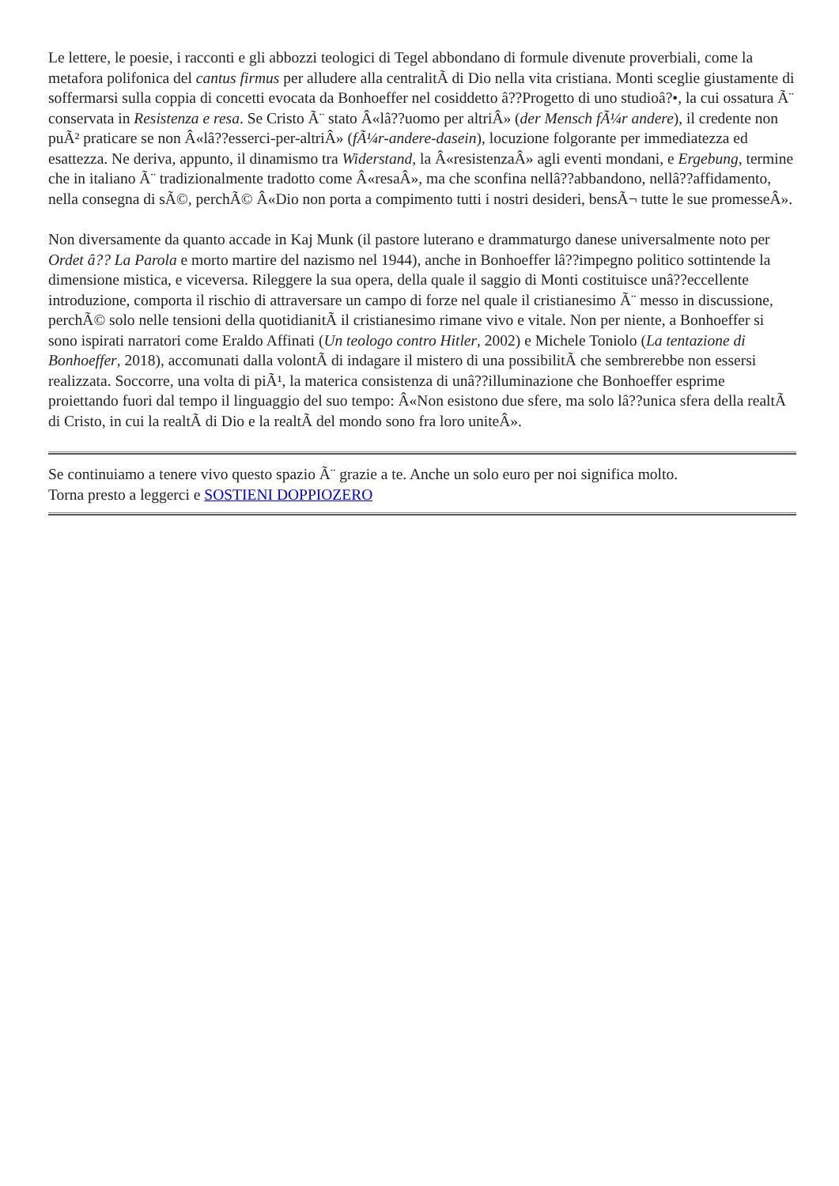Le lettere, le poesie, i racconti e gli abbozzi teologici di Tegel abbondano di formule divenute proverbiali, come la metafora polifonica del cantus firmus per alludere alla centralitÃ di Dio nella vita cristiana. Monti sceglie giustamente di soffermarsi sulla coppia di concetti evocata da Bonhoeffer nel cosiddetto â??Progetto di uno studioâ?•, la cui ossatura Ã¨ conservata in Resistenza e resa. Se Cristo Ã¨ stato Â«lâ??uomo per altriÂ» (der Mensch fÃ¼r andere), il credente non puÃ² praticare se non Â«lâ??esserci-per-altriÂ» (fÃ¼r-andere-dasein), locuzione folgorante per immediatezza ed esattezza. Ne deriva, appunto, il dinamismo tra Widerstand, la Â«resistenzaÂ» agli eventi mondani, e Ergebung, termine che in italiano Ã¨ tradizionalmente tradotto come Â«resaÂ», ma che sconfina nellâ??abbandono, nellâ??affidamento, nella consegna di sÃ©, perchÃ© Â«Dio non porta a compimento tutti i nostri desideri, bensÃ¬ tutte le sue promesseÂ».
Non diversamente da quanto accade in Kaj Munk (il pastore luterano e drammaturgo danese universalmente noto per Ordet â?? La Parola e morto martire del nazismo nel 1944), anche in Bonhoeffer lâ??impegno politico sottintende la dimensione mistica, e viceversa. Rileggere la sua opera, della quale il saggio di Monti costituisce unâ??eccellente introduzione, comporta il rischio di attraversare un campo di forze nel quale il cristianesimo Ã¨ messo in discussione, perchÃ© solo nelle tensioni della quotidianitÃ il cristianesimo rimane vivo e vitale. Non per niente, a Bonhoeffer si sono ispirati narratori come Eraldo Affinati (Un teologo contro Hitler, 2002) e Michele Toniolo (La tentazione di Bonhoeffer, 2018), accomunati dalla volontÃ di indagare il mistero di una possibilitÃ che sembrerebbe non essersi realizzata. Soccorre, una volta di piÃ¹, la materica consistenza di unâ??illuminazione che Bonhoeffer esprime proiettando fuori dal tempo il linguaggio del suo tempo: Â«Non esistono due sfere, ma solo lâ??unica sfera della realtÃ di Cristo, in cui la realtÃ di Dio e la realtÃ del mondo sono fra loro uniteÂ».
Se continuiamo a tenere vivo questo spazio Ã¨ grazie a te. Anche un solo euro per noi significa molto.
Torna presto a leggerci e SOSTIENI DOPPIOZERO